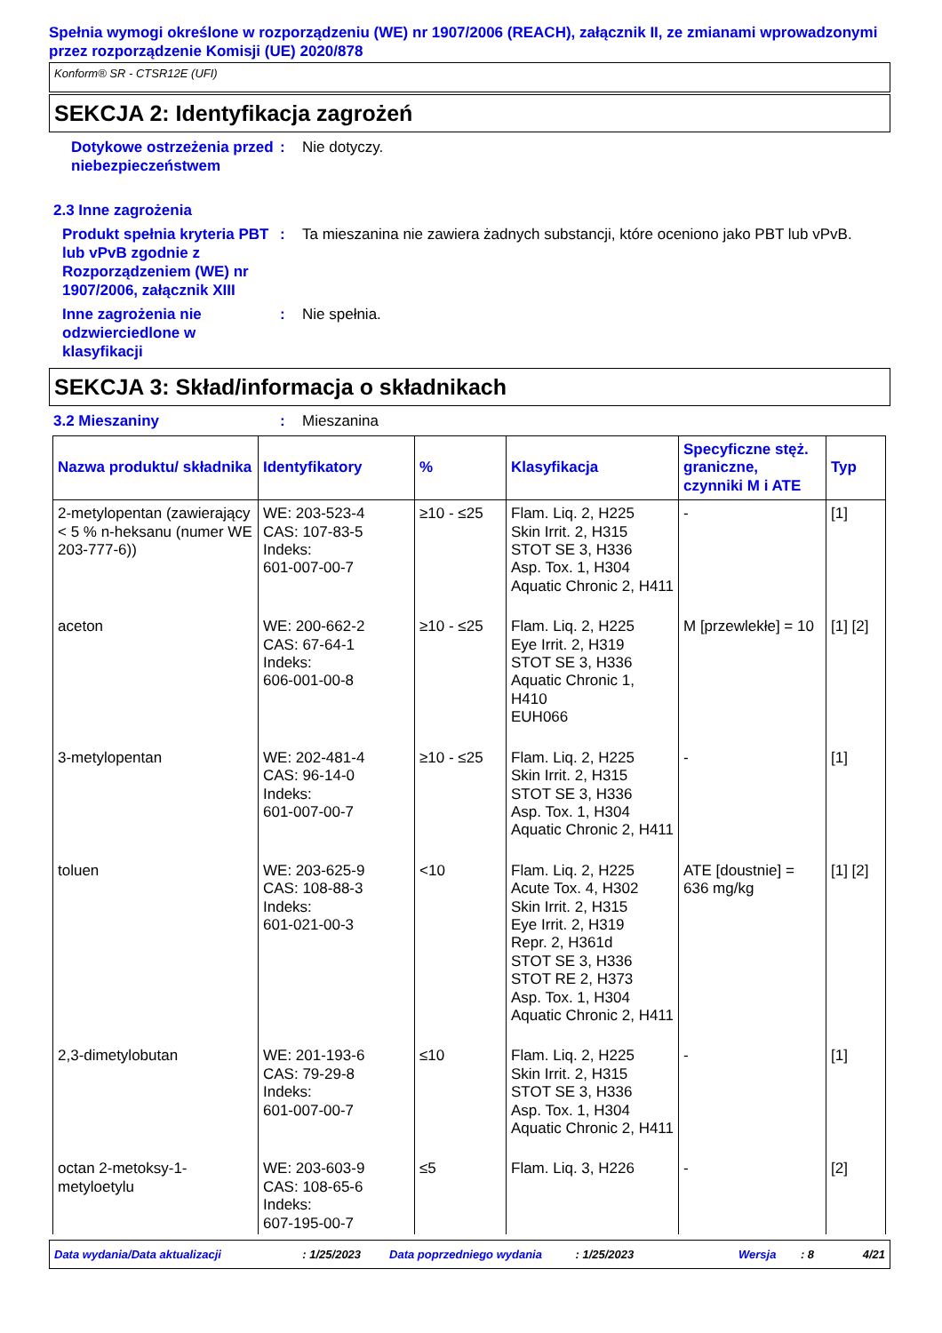Spełnia wymogi określone w rozporządzeniu (WE) nr 1907/2006 (REACH), załącznik II, ze zmianami wprowadzonymi przez rozporządzenie Komisji (UE) 2020/878
Konform® SR - CTSR12E (UFI)
SEKCJA 2: Identyfikacja zagrożeń
Dotykowe ostrzeżenia przed niebezpieczeństwem
: Nie dotyczy.
2.3 Inne zagrożenia
Produkt spełnia kryteria PBT lub vPvB zgodnie z Rozporządzeniem (WE) nr 1907/2006, załącznik XIII
: Ta mieszanina nie zawiera żadnych substancji, które oceniono jako PBT lub vPvB.
Inne zagrożenia nie odzwierciedlone w klasyfikacji
: Nie spełnia.
SEKCJA 3: Skład/informacja o składnikach
3.2 Mieszaniny : Mieszanina
| Nazwa produktu/ składnika | Identyfikatory | % | Klasyfikacja | Specyficzne stęż. graniczne, czynniki M i ATE | Typ |
| --- | --- | --- | --- | --- | --- |
| 2-metylopentan (zawierający < 5 % n-heksanu (numer WE 203-777-6)) | WE: 203-523-4 CAS: 107-83-5 Indeks: 601-007-00-7 | ≥10 - ≤25 | Flam. Liq. 2, H225 Skin Irrit. 2, H315 STOT SE 3, H336 Asp. Tox. 1, H304 Aquatic Chronic 2, H411 | - | [1] |
| aceton | WE: 200-662-2 CAS: 67-64-1 Indeks: 606-001-00-8 | ≥10 - ≤25 | Flam. Liq. 2, H225 Eye Irrit. 2, H319 STOT SE 3, H336 Aquatic Chronic 1, H410 EUH066 | M [przewlekłe] = 10 | [1] [2] |
| 3-metylopentan | WE: 202-481-4 CAS: 96-14-0 Indeks: 601-007-00-7 | ≥10 - ≤25 | Flam. Liq. 2, H225 Skin Irrit. 2, H315 STOT SE 3, H336 Asp. Tox. 1, H304 Aquatic Chronic 2, H411 | - | [1] |
| toluen | WE: 203-625-9 CAS: 108-88-3 Indeks: 601-021-00-3 | <10 | Flam. Liq. 2, H225 Acute Tox. 4, H302 Skin Irrit. 2, H315 Eye Irrit. 2, H319 Repr. 2, H361d STOT SE 3, H336 STOT RE 2, H373 Asp. Tox. 1, H304 Aquatic Chronic 2, H411 | ATE [doustnie] = 636 mg/kg | [1] [2] |
| 2,3-dimetylobutan | WE: 201-193-6 CAS: 79-29-8 Indeks: 601-007-00-7 | ≤10 | Flam. Liq. 2, H225 Skin Irrit. 2, H315 STOT SE 3, H336 Asp. Tox. 1, H304 Aquatic Chronic 2, H411 | - | [1] |
| octan 2-metoksy-1-metyloetylu | WE: 203-603-9 CAS: 108-65-6 Indeks: 607-195-00-7 | ≤5 | Flam. Liq. 3, H226 | - | [2] |
Data wydania/Data aktualizacji: 1/25/2023 Data poprzedniego wydania: 1/25/2023 Wersja: 8 4/21